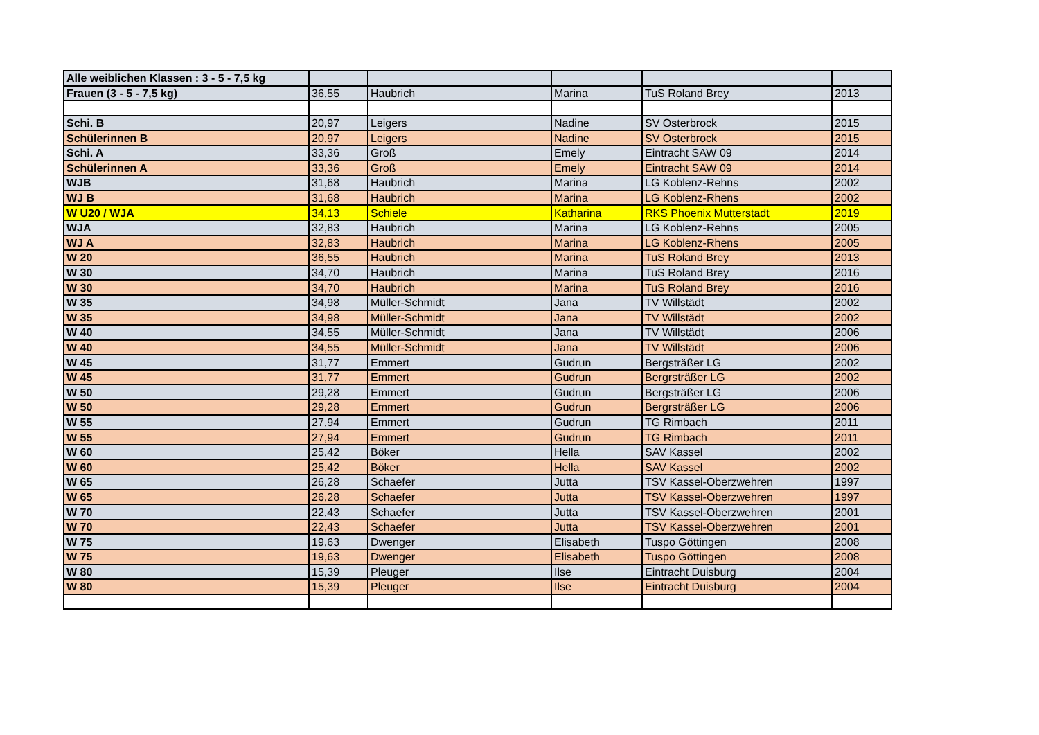| Alle weiblichen Klassen : 3 - 5 - 7,5 kg | | | | | |
| Frauen (3 - 5 - 7,5 kg) | 36,55 | Haubrich | Marina | TuS Roland Brey | 2013 |
| Schi. B | 20,97 | Leigers | Nadine | SV Osterbrock | 2015 |
| Schülerinnen B | 20,97 | Leigers | Nadine | SV Osterbrock | 2015 |
| Schi. A | 33,36 | Groß | Emely | Eintracht SAW 09 | 2014 |
| Schülerinnen A | 33,36 | Groß | Emely | Eintracht SAW 09 | 2014 |
| WJB | 31,68 | Haubrich | Marina | LG Koblenz-Rehns | 2002 |
| WJ B | 31,68 | Haubrich | Marina | LG Koblenz-Rhens | 2002 |
| W U20 / WJA | 34,13 | Schiele | Katharina | RKS Phoenix Mutterstadt | 2019 |
| WJA | 32,83 | Haubrich | Marina | LG Koblenz-Rehns | 2005 |
| WJ A | 32,83 | Haubrich | Marina | LG Koblenz-Rhens | 2005 |
| W 20 | 36,55 | Haubrich | Marina | TuS Roland Brey | 2013 |
| W 30 | 34,70 | Haubrich | Marina | TuS Roland Brey | 2016 |
| W 30 | 34,70 | Haubrich | Marina | TuS Roland Brey | 2016 |
| W 35 | 34,98 | Müller-Schmidt | Jana | TV Willstädt | 2002 |
| W 35 | 34,98 | Müller-Schmidt | Jana | TV Willstädt | 2002 |
| W 40 | 34,55 | Müller-Schmidt | Jana | TV Willstädt | 2006 |
| W 40 | 34,55 | Müller-Schmidt | Jana | TV Willstädt | 2006 |
| W 45 | 31,77 | Emmert | Gudrun | Bergsträßer LG | 2002 |
| W 45 | 31,77 | Emmert | Gudrun | Bergrsträßer LG | 2002 |
| W 50 | 29,28 | Emmert | Gudrun | Bergsträßer LG | 2006 |
| W 50 | 29,28 | Emmert | Gudrun | Bergrsträßer LG | 2006 |
| W 55 | 27,94 | Emmert | Gudrun | TG Rimbach | 2011 |
| W 55 | 27,94 | Emmert | Gudrun | TG Rimbach | 2011 |
| W 60 | 25,42 | Böker | Hella | SAV Kassel | 2002 |
| W 60 | 25,42 | Böker | Hella | SAV Kassel | 2002 |
| W 65 | 26,28 | Schaefer | Jutta | TSV Kassel-Oberzwehren | 1997 |
| W 65 | 26,28 | Schaefer | Jutta | TSV Kassel-Oberzwehren | 1997 |
| W 70 | 22,43 | Schaefer | Jutta | TSV Kassel-Oberzwehren | 2001 |
| W 70 | 22,43 | Schaefer | Jutta | TSV Kassel-Oberzwehren | 2001 |
| W 75 | 19,63 | Dwenger | Elisabeth | Tuspo Göttingen | 2008 |
| W 75 | 19,63 | Dwenger | Elisabeth | Tuspo Göttingen | 2008 |
| W 80 | 15,39 | Pleuger | Ilse | Eintracht Duisburg | 2004 |
| W 80 | 15,39 | Pleuger | Ilse | Eintracht Duisburg | 2004 |